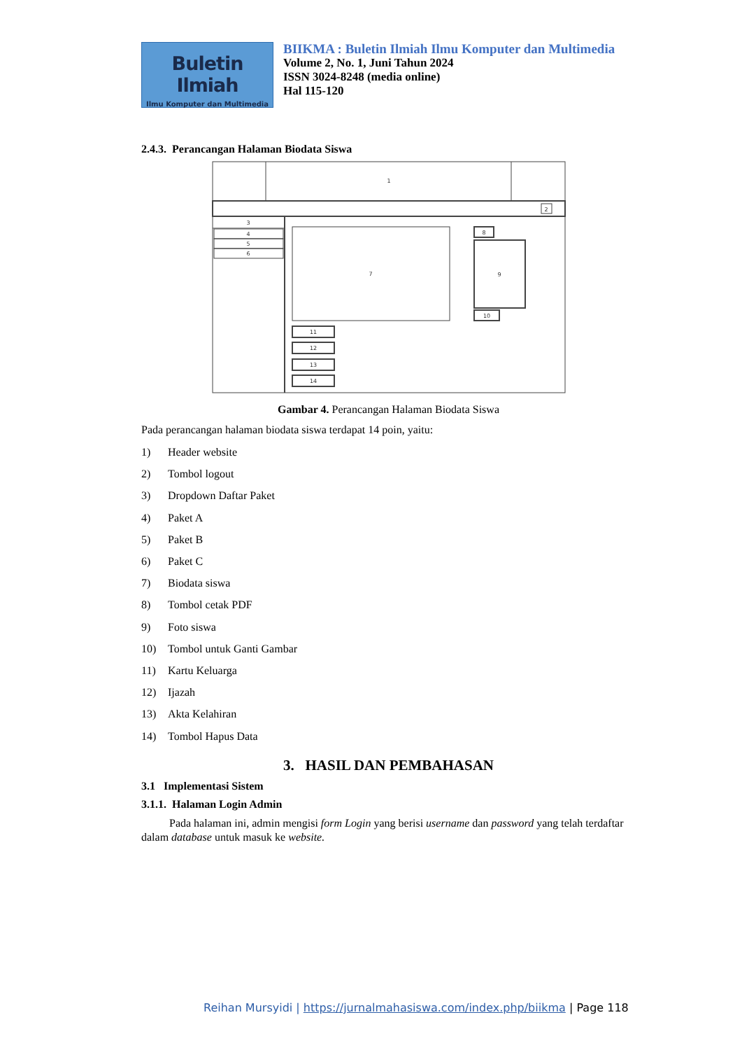Buletin Ilmiah
Ilmu Komputer dan Multimedia
BIIKMA : Buletin Ilmiah Ilmu Komputer dan Multimedia
Volume 2, No. 1, Juni Tahun 2024
ISSN 3024-8248 (media online)
Hal 115-120
2.4.3. Perancangan Halaman Biodata Siswa
1
2
3
4
5
6
7
8
9
10
11
12
13
14
Gambar 4. Perancangan Halaman Biodata Siswa
Pada perancangan halaman biodata siswa terdapat 14 poin, yaitu:
1) Header website
2) Tombol logout
3) Dropdown Daftar Paket
4) Paket A
5) Paket B
6) Paket C
7) Biodata siswa
8) Tombol cetak PDF
9) Foto siswa
10) Tombol untuk Ganti Gambar
11) Kartu Keluarga
12) Ijazah
13) Akta Kelahiran
14) Tombol Hapus Data
3. HASIL DAN PEMBAHASAN
3.1 Implementasi Sistem
3.1.1. Halaman Login Admin
Pada halaman ini, admin mengisi form Login yang berisi username dan password yang telah terdaftar dalam database untuk masuk ke website.
Reihan Mursyidi | https://jurnalmahasiswa.com/index.php/biikma | Page 118